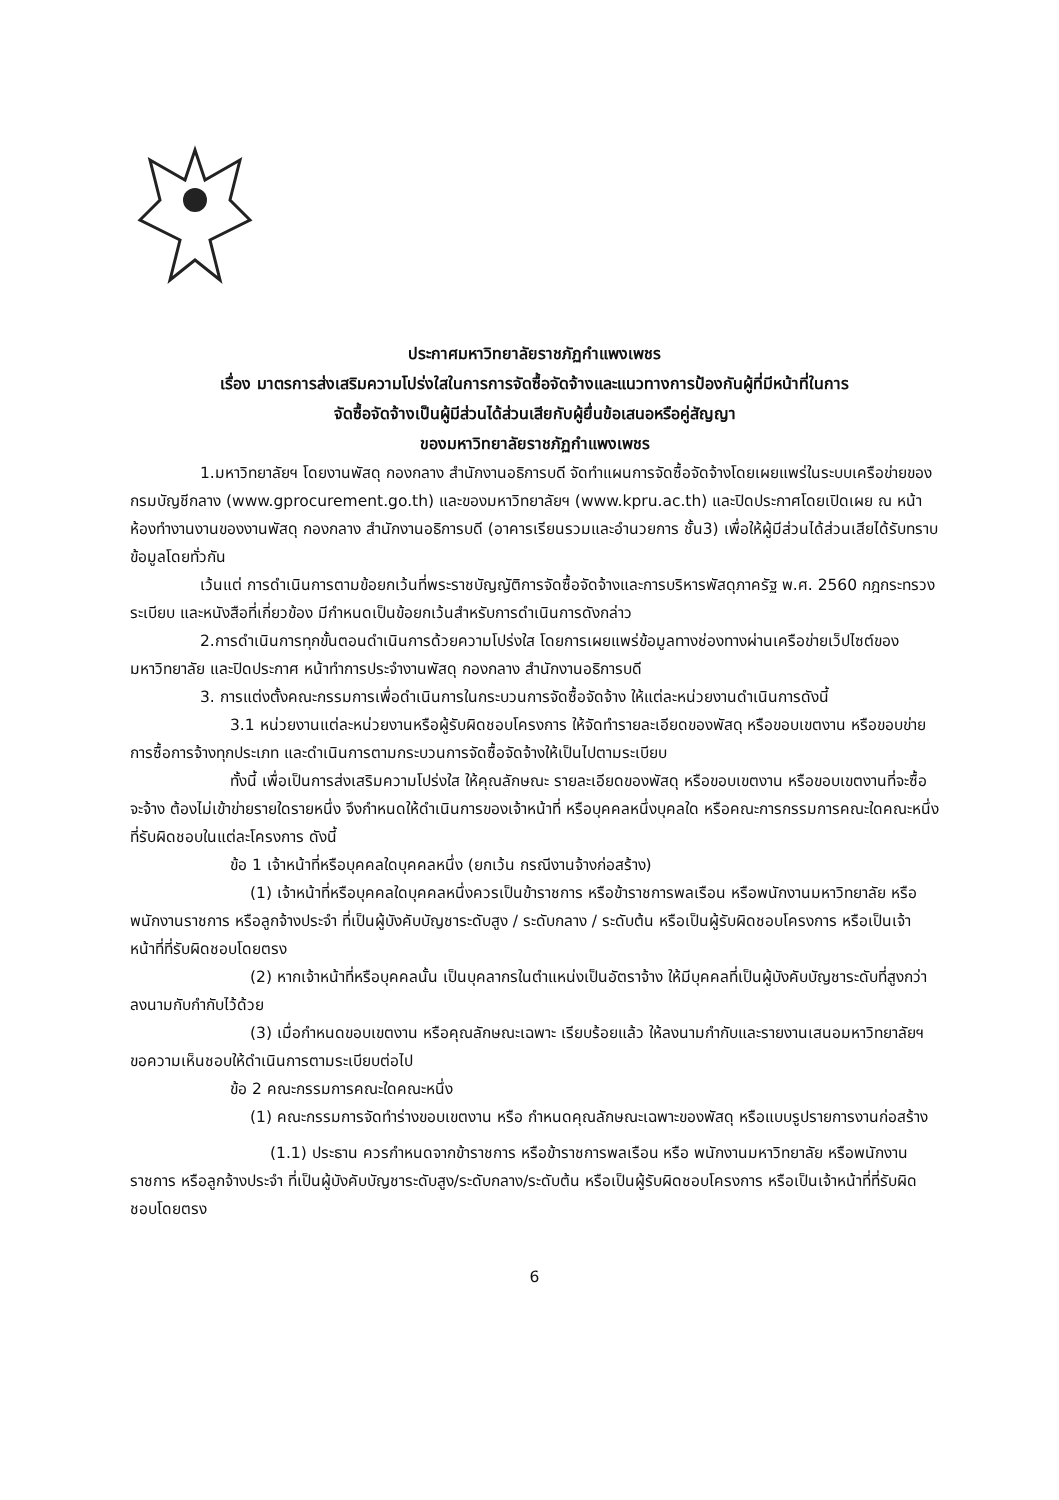ประกาศมหาวิทยาลัยราชภัฏกำแพงเพชร
เรื่อง มาตรการส่งเสริมความโปร่งใสในการการจัดซื้อจัดจ้างและแนวทางการป้องกันผู้ที่มีหน้าที่ในการ
จัดซื้อจัดจ้างเป็นผู้มีส่วนได้ส่วนเสียกับผู้ยื่นข้อเสนอหรือคู่สัญญา
ของมหาวิทยาลัยราชภัฏกำแพงเพชร
1.มหาวิทยาลัยฯ โดยงานพัสดุ กองกลาง สำนักงานอธิการบดี จัดทำแผนการจัดซื้อจัดจ้างโดยเผยแพร่ในระบบเครือข่ายของกรมบัญชีกลาง (www.gprocurement.go.th) และของมหาวิทยาลัยฯ (www.kpru.ac.th) และปิดประกาศโดยเปิดเผย ณ หน้าห้องทำงานงานของงานพัสดุ กองกลาง สำนักงานอธิการบดี (อาคารเรียนรวมและอำนวยการ ชั้น3) เพื่อให้ผู้มีส่วนได้ส่วนเสียได้รับทราบข้อมูลโดยทั่วกัน
เว้นแต่ การดำเนินการตามข้อยกเว้นที่พระราชบัญญัติการจัดซื้อจัดจ้างและการบริหารพัสดุภาครัฐ พ.ศ. 2560 กฎกระทรวง ระเบียบ และหนังสือที่เกี่ยวข้อง มีกำหนดเป็นข้อยกเว้นสำหรับการดำเนินการดังกล่าว
2.การดำเนินการทุกขั้นตอนดำเนินการด้วยความโปร่งใส โดยการเผยแพร่ข้อมูลทางช่องทางผ่านเครือข่ายเว็ปไซต์ของมหาวิทยาลัย และปิดประกาศ หน้าทำการประจำงานพัสดุ กองกลาง สำนักงานอธิการบดี
3. การแต่งตั้งคณะกรรมการเพื่อดำเนินการในกระบวนการจัดซื้อจัดจ้าง ให้แต่ละหน่วยงานดำเนินการดังนี้
3.1 หน่วยงานแต่ละหน่วยงานหรือผู้รับผิดชอบโครงการ ให้จัดทำรายละเอียดของพัสดุ หรือขอบเขตงาน หรือขอบข่ายการซื้อการจ้างทุกประเภท และดำเนินการตามกระบวนการจัดซื้อจัดจ้างให้เป็นไปตามระเบียบ
ทั้งนี้ เพื่อเป็นการส่งเสริมความโปร่งใส ให้คุณลักษณะ รายละเอียดของพัสดุ หรือขอบเขตงาน หรือขอบเขตงานที่จะซื้อจะจ้าง ต้องไม่เข้าข่ายรายใดรายหนึ่ง จึงกำหนดให้ดำเนินการของเจ้าหน้าที่ หรือบุคคลหนึ่งบุคลใด หรือคณะการกรรมการคณะใดคณะหนึ่ง ที่รับผิดชอบในแต่ละโครงการ ดังนี้
ข้อ 1 เจ้าหน้าที่หรือบุคคลใดบุคคลหนึ่ง (ยกเว้น กรณีงานจ้างก่อสร้าง)
(1) เจ้าหน้าที่หรือบุคคลใดบุคคลหนึ่งควรเป็นข้าราชการ หรือข้าราชการพลเรือน หรือพนักงานมหาวิทยาลัย หรือพนักงานราชการ หรือลูกจ้างประจำ ที่เป็นผู้บังคับบัญชาระดับสูง / ระดับกลาง / ระดับต้น หรือเป็นผู้รับผิดชอบโครงการ หรือเป็นเจ้าหน้าที่ที่รับผิดชอบโดยตรง
(2) หากเจ้าหน้าที่หรือบุคคลนั้น เป็นบุคลากรในตำแหน่งเป็นอัตราจ้าง ให้มีบุคคลที่เป็นผู้บังคับบัญชาระดับที่สูงกว่า ลงนามกับกำกับไว้ด้วย
(3) เมื่อกำหนดขอบเขตงาน หรือคุณลักษณะเฉพาะ เรียบร้อยแล้ว ให้ลงนามกำกับและรายงานเสนอมหาวิทยาลัยฯ ขอความเห็นชอบให้ดำเนินการตามระเบียบต่อไป
ข้อ 2 คณะกรรมการคณะใดคณะหนึ่ง
(1) คณะกรรมการจัดทำร่างขอบเขตงาน หรือ กำหนดคุณลักษณะเฉพาะของพัสดุ หรือแบบรูปรายการงานก่อสร้าง
(1.1) ประธาน ควรกำหนดจากข้าราชการ หรือข้าราชการพลเรือน หรือ พนักงานมหาวิทยาลัย หรือพนักงานราชการ หรือลูกจ้างประจำ ที่เป็นผู้บังคับบัญชาระดับสูง/ระดับกลาง/ระดับต้น หรือเป็นผู้รับผิดชอบโครงการ หรือเป็นเจ้าหน้าที่ที่รับผิดชอบโดยตรง
6